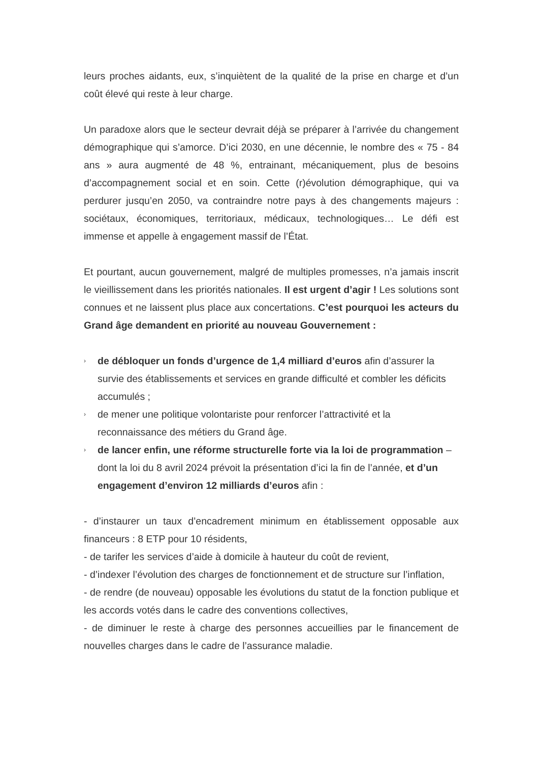leurs proches aidants, eux, s’inquiètent de la qualité de la prise en charge et d’un coût élevé qui reste à leur charge.
Un paradoxe alors que le secteur devrait déjà se préparer à l’arrivée du changement démographique qui s’amorce. D’ici 2030, en une décennie, le nombre des « 75 - 84 ans » aura augmenté de 48 %, entrainant, mécaniquement, plus de besoins d’accompagnement social et en soin. Cette (r)évolution démographique, qui va perdurer jusqu’en 2050, va contraindre notre pays à des changements majeurs : sociétaux, économiques, territoriaux, médicaux, technologiques… Le défi est immense et appelle à engagement massif de l’État.
Et pourtant, aucun gouvernement, malgré de multiples promesses, n’a jamais inscrit le vieillissement dans les priorités nationales. Il est urgent d’agir ! Les solutions sont connues et ne laissent plus place aux concertations. C’est pourquoi les acteurs du Grand âge demandent en priorité au nouveau Gouvernement :
› de débloquer un fonds d’urgence de 1,4 milliard d’euros afin d’assurer la survie des établissements et services en grande difficulté et combler les déficits accumulés ;
› de mener une politique volontariste pour renforcer l’attractivité et la reconnaissance des métiers du Grand âge.
› de lancer enfin, une réforme structurelle forte via la loi de programmation – dont la loi du 8 avril 2024 prévoit la présentation d’ici la fin de l’année, et d’un engagement d’environ 12 milliards d’euros afin :
- d’instaurer un taux d’encadrement minimum en établissement opposable aux financeurs : 8 ETP pour 10 résidents,
- de tarifer les services d’aide à domicile à hauteur du coût de revient,
- d’indexer l’évolution des charges de fonctionnement et de structure sur l’inflation,
- de rendre (de nouveau) opposable les évolutions du statut de la fonction publique et les accords votés dans le cadre des conventions collectives,
- de diminuer le reste à charge des personnes accueillies par le financement de nouvelles charges dans le cadre de l’assurance maladie.